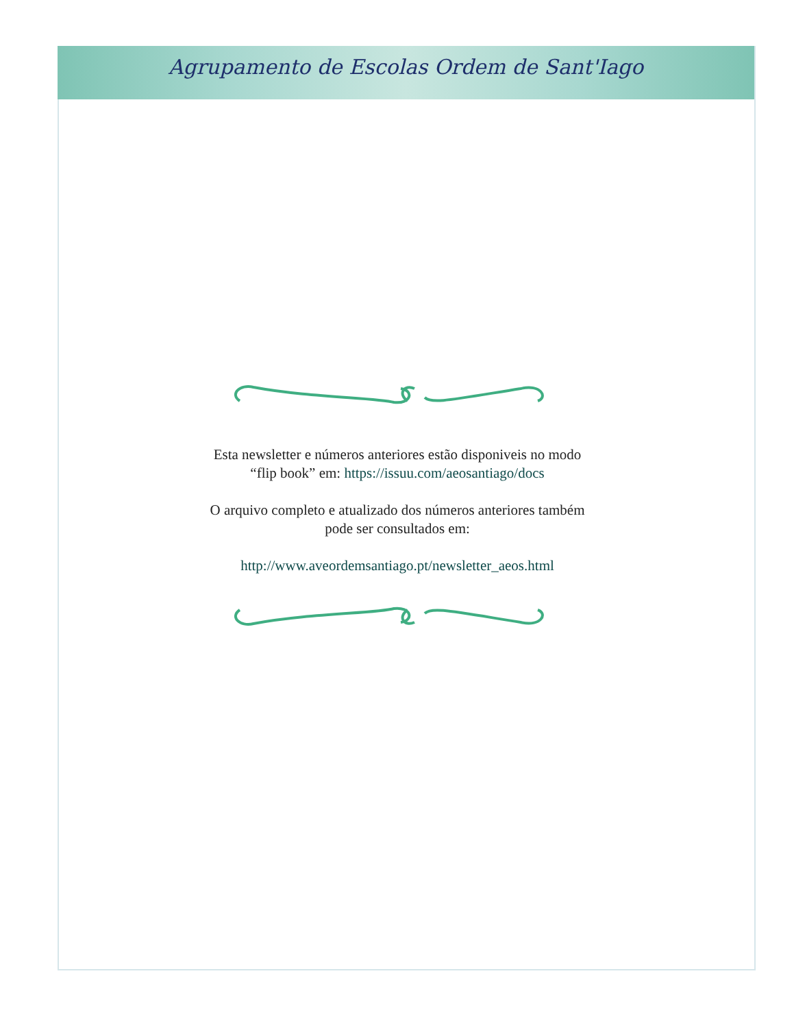Agrupamento de Escolas Ordem de Sant'Iago
Esta newsletter e números anteriores estão disponiveis no modo “flip book” em: https://issuu.com/aeosantiago/docs
O arquivo completo e atualizado dos números anteriores também pode ser consultados em:
http://www.aveordemsantiago.pt/newsletter_aeos.html